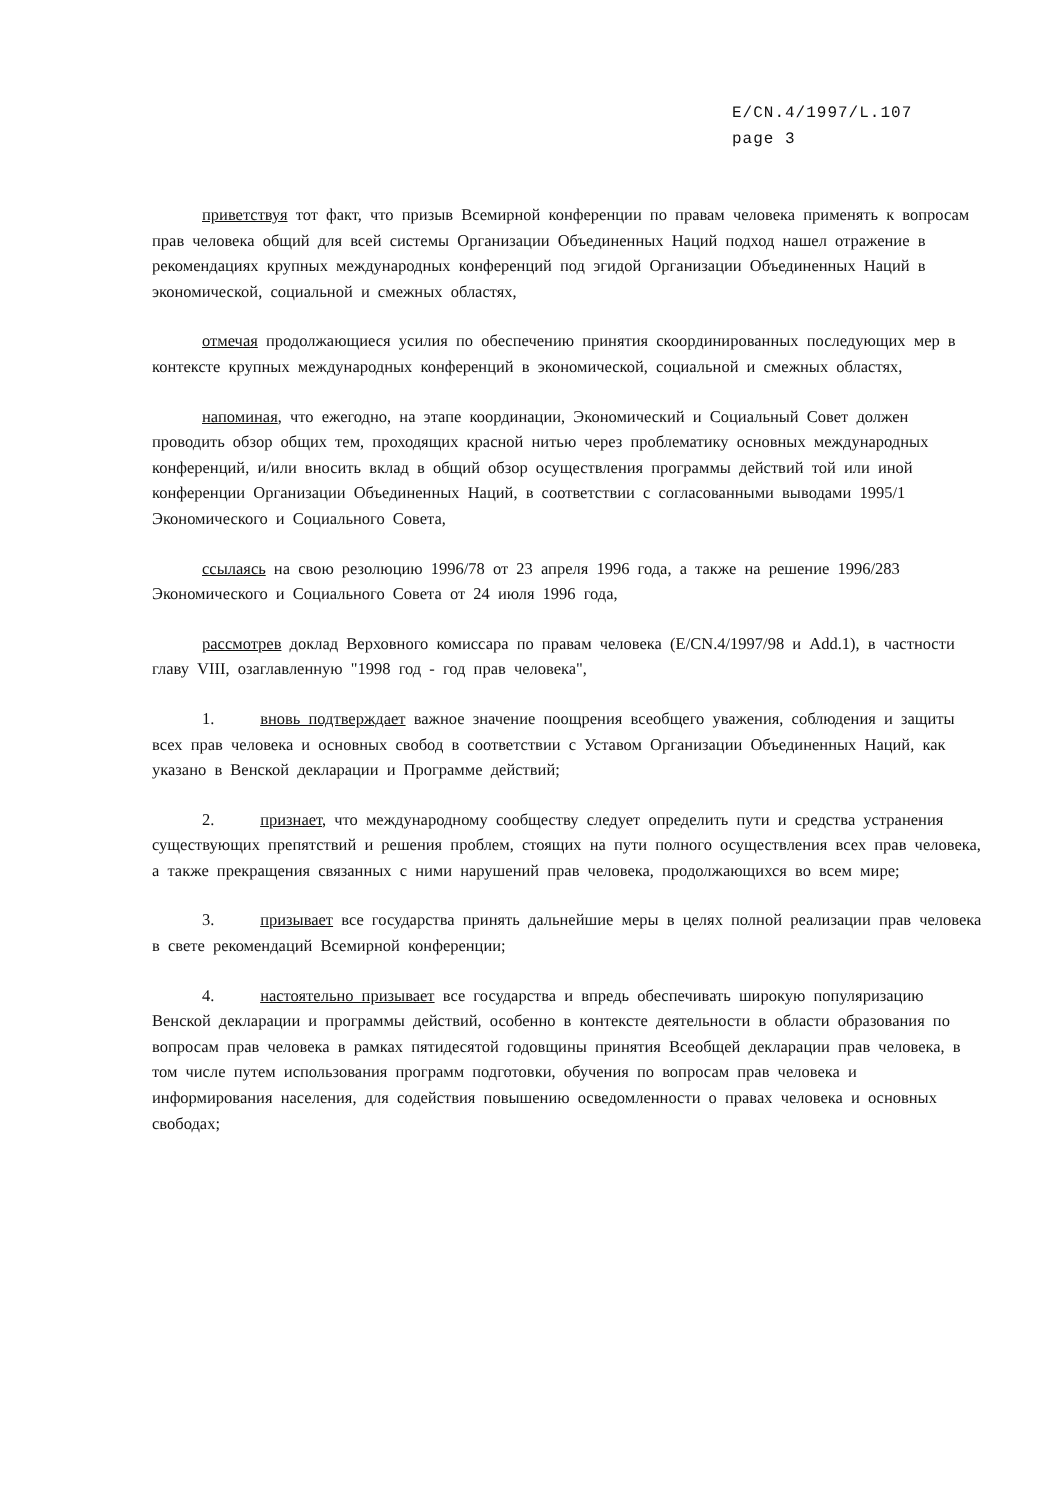E/CN.4/1997/L.107
page 3
приветствуя тот факт, что призыв Всемирной конференции по правам человека применять к вопросам прав человека общий для всей системы Организации Объединенных Наций подход нашел отражение в рекомендациях крупных международных конференций под эгидой Организации Объединенных Наций в экономической, социальной и смежных областях,
отмечая продолжающиеся усилия по обеспечению принятия скоординированных последующих мер в контексте крупных международных конференций в экономической, социальной и смежных областях,
напоминая, что ежегодно, на этапе координации, Экономический и Социальный Совет должен проводить обзор общих тем, проходящих красной нитью через проблематику основных международных конференций, и/или вносить вклад в общий обзор осуществления программы действий той или иной конференции Организации Объединенных Наций, в соответствии с согласованными выводами 1995/1 Экономического и Социального Совета,
ссылаясь на свою резолюцию 1996/78 от 23 апреля 1996 года, а также на решение 1996/283 Экономического и Социального Совета от 24 июля 1996 года,
рассмотрев доклад Верховного комиссара по правам человека (E/CN.4/1997/98 и Add.1), в частности главу VIII, озаглавленную "1998 год - год прав человека",
1. вновь подтверждает важное значение поощрения всеобщего уважения, соблюдения и защиты всех прав человека и основных свобод в соответствии с Уставом Организации Объединенных Наций, как указано в Венской декларации и Программе действий;
2. признает, что международному сообществу следует определить пути и средства устранения существующих препятствий и решения проблем, стоящих на пути полного осуществления всех прав человека, а также прекращения связанных с ними нарушений прав человека, продолжающихся во всем мире;
3. призывает все государства принять дальнейшие меры в целях полной реализации прав человека в свете рекомендаций Всемирной конференции;
4. настоятельно призывает все государства и впредь обеспечивать широкую популяризацию Венской декларации и программы действий, особенно в контексте деятельности в области образования по вопросам прав человека в рамках пятидесятой годовщины принятия Всеобщей декларации прав человека, в том числе путем использования программ подготовки, обучения по вопросам прав человека и информирования населения, для содействия повышению осведомленности о правах человека и основных свободах;